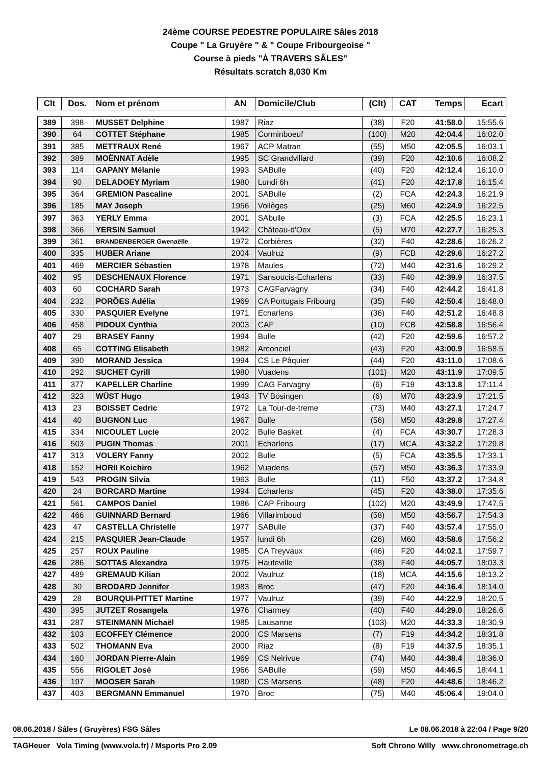24ème COURSE PEDESTRE POPULAIRE Sâles 2018
Coupe " La Gruyère " & " Coupe Fribourgeoise "
Course à pieds "À TRAVERS SÂLES"
Résultats scratch 8,030 Km
| Clt | Dos. | Nom et prénom | AN | Domicile/Club | (Clt) | CAT | Temps | Ecart |
| --- | --- | --- | --- | --- | --- | --- | --- | --- |
| 389 | 398 | MUSSET Delphine | 1987 | Riaz | (38) | F20 | 41:58.0 | 15:55.6 |
| 390 | 64 | COTTET Stéphane | 1985 | Corminboeuf | (100) | M20 | 42:04.4 | 16:02.0 |
| 391 | 385 | METTRAUX René | 1967 | ACP Matran | (55) | M50 | 42:05.5 | 16:03.1 |
| 392 | 389 | MOËNNAT Adèle | 1995 | SC Grandvillard | (39) | F20 | 42:10.6 | 16:08.2 |
| 393 | 114 | GAPANY Mélanie | 1993 | SABulle | (40) | F20 | 42:12.4 | 16:10.0 |
| 394 | 90 | DELADOEY Myriam | 1980 | Lundi 6h | (41) | F20 | 42:17.8 | 16:15.4 |
| 395 | 364 | GREMION Pascaline | 2001 | SABulle | (2) | FCA | 42:24.3 | 16:21.9 |
| 396 | 185 | MAY Joseph | 1956 | Vollèges | (25) | M60 | 42:24.9 | 16:22.5 |
| 397 | 363 | YERLY Emma | 2001 | SAbulle | (3) | FCA | 42:25.5 | 16:23.1 |
| 398 | 366 | YERSIN Samuel | 1942 | Château-d'Oex | (5) | M70 | 42:27.7 | 16:25.3 |
| 399 | 361 | BRANDENBERGER Gwenaëlle | 1972 | Corbières | (32) | F40 | 42:28.6 | 16:26.2 |
| 400 | 335 | HUBER Ariane | 2004 | Vaulruz | (9) | FCB | 42:29.6 | 16:27.2 |
| 401 | 469 | MERCIER Sébastien | 1978 | Maules | (72) | M40 | 42:31.6 | 16:29.2 |
| 402 | 95 | DESCHENAUX Florence | 1971 | Sansoucis-Echarlens | (33) | F40 | 42:39.9 | 16:37.5 |
| 403 | 60 | COCHARD Sarah | 1973 | CAGFarvagny | (34) | F40 | 42:44.2 | 16:41.8 |
| 404 | 232 | PORÕES Adélia | 1969 | CA Portugais Fribourg | (35) | F40 | 42:50.4 | 16:48.0 |
| 405 | 330 | PASQUIER Evelyne | 1971 | Echarlens | (36) | F40 | 42:51.2 | 16:48.8 |
| 406 | 458 | PIDOUX Cynthia | 2003 | CAF | (10) | FCB | 42:58.8 | 16:56.4 |
| 407 | 29 | BRASEY Fanny | 1994 | Bulle | (42) | F20 | 42:59.6 | 16:57.2 |
| 408 | 65 | COTTING Elisabeth | 1982 | Arconciel | (43) | F20 | 43:00.9 | 16:58.5 |
| 409 | 390 | MORAND Jessica | 1994 | CS Le Pâquier | (44) | F20 | 43:11.0 | 17:08.6 |
| 410 | 292 | SUCHET Cyrill | 1980 | Vuadens | (101) | M20 | 43:11.9 | 17:09.5 |
| 411 | 377 | KAPELLER Charline | 1999 | CAG Farvagny | (6) | F19 | 43:13.8 | 17:11.4 |
| 412 | 323 | WÜST Hugo | 1943 | TV Bösingen | (6) | M70 | 43:23.9 | 17:21.5 |
| 413 | 23 | BOISSET Cedric | 1972 | La Tour-de-treme | (73) | M40 | 43:27.1 | 17:24.7 |
| 414 | 40 | BUGNON Luc | 1967 | Bulle | (56) | M50 | 43:29.8 | 17:27.4 |
| 415 | 334 | NICOULET Lucie | 2002 | Bulle Basket | (4) | FCA | 43:30.7 | 17:28.3 |
| 416 | 503 | PUGIN Thomas | 2001 | Echarlens | (17) | MCA | 43:32.2 | 17:29.8 |
| 417 | 313 | VOLERY Fanny | 2002 | Bulle | (5) | FCA | 43:35.5 | 17:33.1 |
| 418 | 152 | HORII Koichiro | 1962 | Vuadens | (57) | M50 | 43:36.3 | 17:33.9 |
| 419 | 543 | PROGIN Silvia | 1963 | Bulle | (11) | F50 | 43:37.2 | 17:34.8 |
| 420 | 24 | BORCARD Martine | 1994 | Echarlens | (45) | F20 | 43:38.0 | 17:35.6 |
| 421 | 561 | CAMPOS Daniel | 1986 | CAP Fribourg | (102) | M20 | 43:49.9 | 17:47.5 |
| 422 | 466 | GUINNARD Bernard | 1966 | Villarimboud | (58) | M50 | 43:56.7 | 17:54.3 |
| 423 | 47 | CASTELLA Christelle | 1977 | SABulle | (37) | F40 | 43:57.4 | 17:55.0 |
| 424 | 215 | PASQUIER Jean-Claude | 1957 | lundi 6h | (26) | M60 | 43:58.6 | 17:56.2 |
| 425 | 257 | ROUX Pauline | 1985 | CA Treyvaux | (46) | F20 | 44:02.1 | 17:59.7 |
| 426 | 286 | SOTTAS Alexandra | 1975 | Hauteville | (38) | F40 | 44:05.7 | 18:03.3 |
| 427 | 489 | GREMAUD Kilian | 2002 | Vaulruz | (18) | MCA | 44:15.6 | 18:13.2 |
| 428 | 30 | BRODARD Jennifer | 1983 | Broc | (47) | F20 | 44:16.4 | 18:14.0 |
| 429 | 28 | BOURQUI-PITTET Martine | 1977 | Vaulruz | (39) | F40 | 44:22.9 | 18:20.5 |
| 430 | 395 | JUTZET Rosangela | 1976 | Charmey | (40) | F40 | 44:29.0 | 18:26.6 |
| 431 | 287 | STEINMANN Michaël | 1985 | Lausanne | (103) | M20 | 44:33.3 | 18:30.9 |
| 432 | 103 | ECOFFEY Clémence | 2000 | CS Marsens | (7) | F19 | 44:34.2 | 18:31.8 |
| 433 | 502 | THOMANN Eva | 2000 | Riaz | (8) | F19 | 44:37.5 | 18:35.1 |
| 434 | 160 | JORDAN Pierre-Alain | 1969 | CS Neirivue | (74) | M40 | 44:38.4 | 18:36.0 |
| 435 | 556 | RIGOLET José | 1966 | SABulle | (59) | M50 | 44:46.5 | 18:44.1 |
| 436 | 197 | MOOSER Sarah | 1980 | CS Marsens | (48) | F20 | 44:48.6 | 18:46.2 |
| 437 | 403 | BERGMANN Emmanuel | 1970 | Broc | (75) | M40 | 45:06.4 | 19:04.0 |
08.06.2018 / Sâles ( Gruyères) FSG Sâles Le 08.06.2018 à 22:04 / Page 9/20
TAGHeuer Vola Timing (www.vola.fr) / Msports Pro 2.09 Soft Chrono Willy www.chronometrage.ch